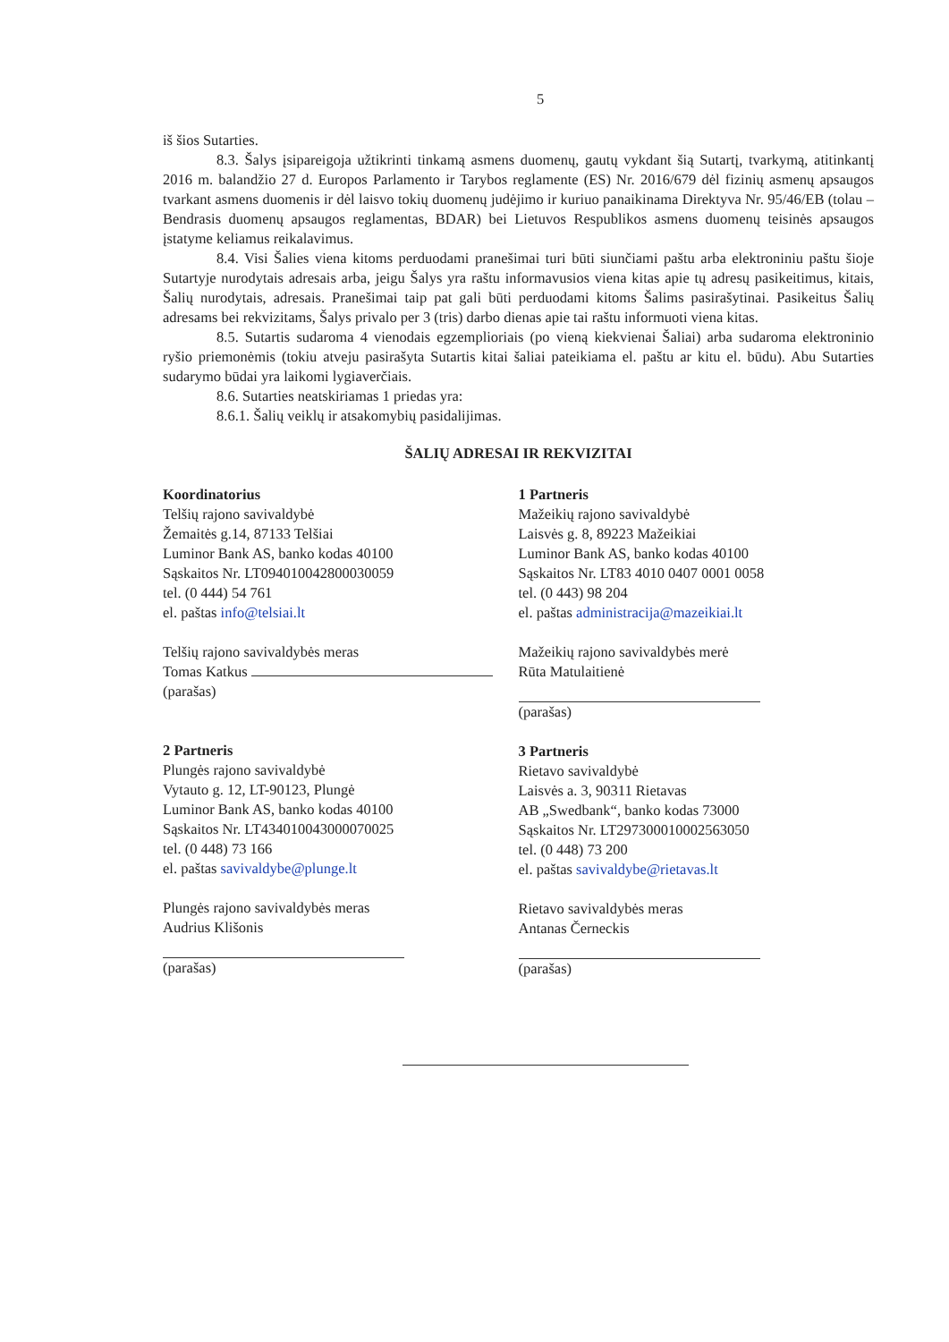5
iš šios Sutarties.
8.3. Šalys įsipareigoja užtikrinti tinkamą asmens duomenų, gautų vykdant šią Sutartį, tvarkymą, atitinkantį 2016 m. balandžio 27 d. Europos Parlamento ir Tarybos reglamente (ES) Nr. 2016/679 dėl fizinių asmenų apsaugos tvarkant asmens duomenis ir dėl laisvo tokių duomenų judėjimo ir kuriuo panaikinama Direktyva Nr. 95/46/EB (tolau – Bendrasis duomenų apsaugos reglamentas, BDAR) bei Lietuvos Respublikos asmens duomenų teisinės apsaugos įstatyme keliamus reikalavimus.
8.4. Visi Šalies viena kitoms perduodami pranešimai turi būti siunčiami paštu arba elektroniniu paštu šioje Sutartyje nurodytais adresais arba, jeigu Šalys yra raštu informavusios viena kitas apie tų adresų pasikeitimus, kitais, Šalių nurodytais, adresais. Pranešimai taip pat gali būti perduodami kitoms Šalims pasirašytinai. Pasikeitus Šalių adresams bei rekvizitams, Šalys privalo per 3 (tris) darbo dienas apie tai raštu informuoti viena kitas.
8.5. Sutartis sudaroma 4 vienodais egzemplioriais (po vieną kiekvienai Šaliai) arba sudaroma elektroninio ryšio priemonėmis (tokiu atveju pasirašyta Sutartis kitai šaliai pateikiama el. paštu ar kitu el. būdu). Abu Sutarties sudarymo būdai yra laikomi lygiaverčiais.
8.6. Sutarties neatskiriamas 1 priedas yra:
8.6.1. Šalių veiklų ir atsakomybių pasidalijimas.
ŠALIŲ ADRESAI IR REKVIZITAI
Koordinatorius
Telšių rajono savivaldybė
Žemaitės g.14, 87133 Telšiai
Luminor Bank AS, banko kodas 40100
Sąskaitos Nr. LT094010042800030059
tel. (0 444) 54 761
el. paštas info@telsiai.lt
Telšių rajono savivaldybės meras
Tomas Katkus
(parašas)
2 Partneris
Plungės rajono savivaldybė
Vytauto g. 12, LT-90123, Plungė
Luminor Bank AS, banko kodas 40100
Sąskaitos Nr. LT434010043000070025
tel. (0 448) 73 166
el. paštas savivaldybe@plunge.lt
Plungės rajono savivaldybės meras
Audrius Klišonis
(parašas)
1 Partneris
Mažeikių rajono savivaldybė
Laisvės g. 8, 89223 Mažeikiai
Luminor Bank AS, banko kodas 40100
Sąskaitos Nr. LT83 4010 0407 0001 0058
tel. (0 443) 98 204
el. paštas administracija@mazeikiai.lt
Mažeikių rajono savivaldybės merė
Rūta Matulaitienė
(parašas)
3 Partneris
Rietavo savivaldybė
Laisvės a. 3, 90311 Rietavas
AB „Swedbank“, banko kodas 73000
Sąskaitos Nr. LT297300010002563050
tel. (0 448) 73 200
el. paštas savivaldybe@rietavas.lt
Rietavo savivaldybės meras
Antanas Černeckis
(parašas)